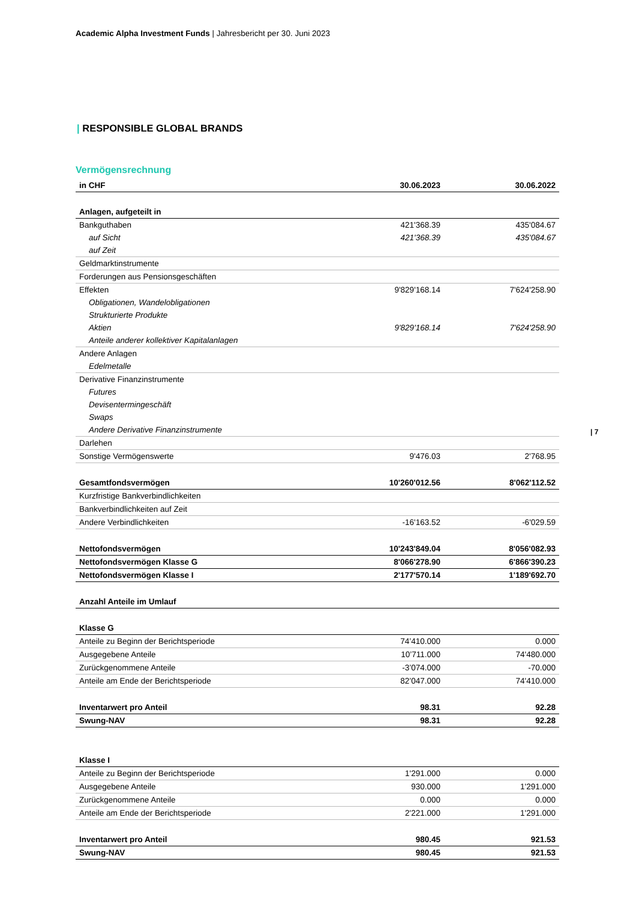Academic Alpha Investment Funds | Jahresbericht per 30. Juni 2023
| RESPONSIBLE GLOBAL BRANDS
Vermögensrechnung
| 7
| in CHF | 30.06.2023 | 30.06.2022 |
| --- | --- | --- |
| Anlagen, aufgeteilt in | | |
| Bankguthaben | 421'368.39 | 435'084.67 |
| auf Sicht | 421'368.39 | 435'084.67 |
| auf Zeit | | |
| Geldmarktinstrumente | | |
| Forderungen aus Pensionsgeschäften | | |
| Effekten | 9'829'168.14 | 7'624'258.90 |
| Obligationen, Wandelobligationen | | |
| Strukturierte Produkte | | |
| Aktien | 9'829'168.14 | 7'624'258.90 |
| Anteile anderer kollektiver Kapitalanlagen | | |
| Andere Anlagen | | |
| Edelmetalle | | |
| Derivative Finanzinstrumente | | |
| Futures | | |
| Devisentermingeschäft | | |
| Swaps | | |
| Andere Derivative Finanzinstrumente | | |
| Darlehen | | |
| Sonstige Vermögenswerte | 9'476.03 | 2'768.95 |
| Gesamtfondsvermögen | 10'260'012.56 | 8'062'112.52 |
| Kurzfristige Bankverbindlichkeiten | | |
| Bankverbindlichkeiten auf Zeit | | |
| Andere Verbindlichkeiten | -16'163.52 | -6'029.59 |
| Nettofondsvermögen | 10'243'849.04 | 8'056'082.93 |
| Nettofondsvermögen Klasse G | 8'066'278.90 | 6'866'390.23 |
| Nettofondsvermögen Klasse I | 2'177'570.14 | 1'189'692.70 |
| Anzahl Anteile im Umlauf | | |
| Klasse G | | |
| Anteile zu Beginn der Berichtsperiode | 74’410.000 | 0.000 |
| Ausgegebene Anteile | 10’711.000 | 74'480.000 |
| Zurückgenommene Anteile | -3’074.000 | -70.000 |
| Anteile am Ende der Berichtsperiode | 82’047.000 | 74'410.000 |
| Inventarwert pro Anteil | 98.31 | 92.28 |
| Swung-NAV | 98.31 | 92.28 |
| Klasse I | | |
| Anteile zu Beginn der Berichtsperiode | 1'291.000 | 0.000 |
| Ausgegebene Anteile | 930.000 | 1'291.000 |
| Zurückgenommene Anteile | 0.000 | 0.000 |
| Anteile am Ende der Berichtsperiode | 2'221.000 | 1'291.000 |
| Inventarwert pro Anteil | 980.45 | 921.53 |
| Swung-NAV | 980.45 | 921.53 |